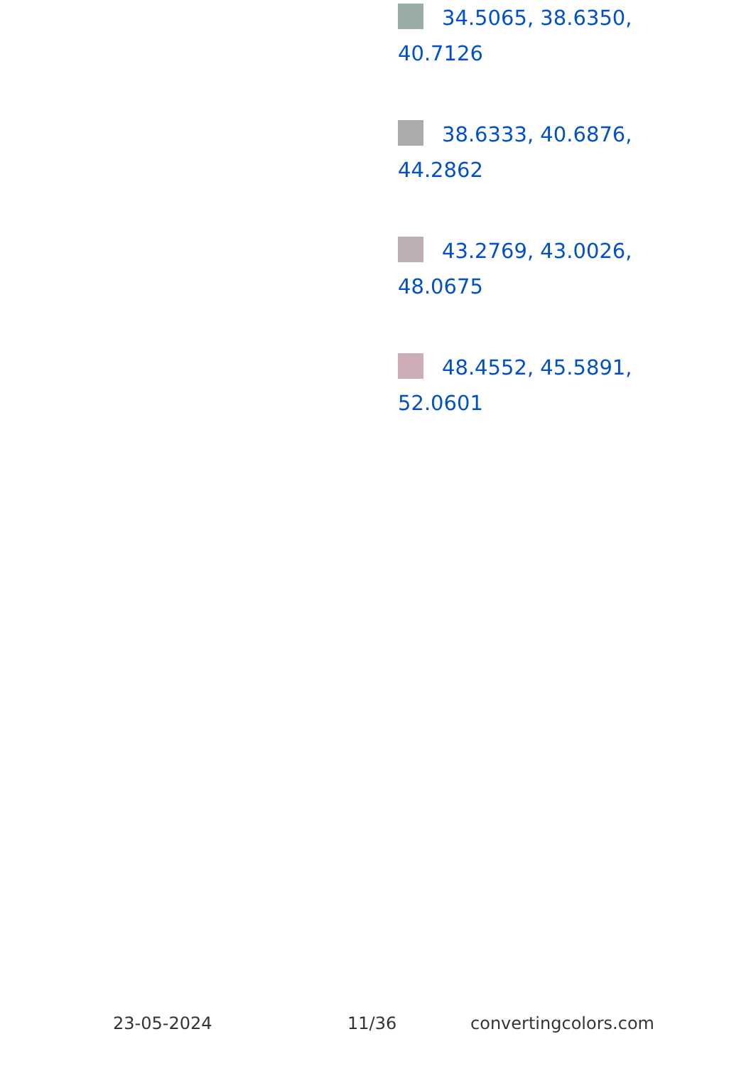34.5065, 38.6350, 40.7126
38.6333, 40.6876, 44.2862
43.2769, 43.0026, 48.0675
48.4552, 45.5891, 52.0601
23-05-2024 11/36 convertingcolors.com